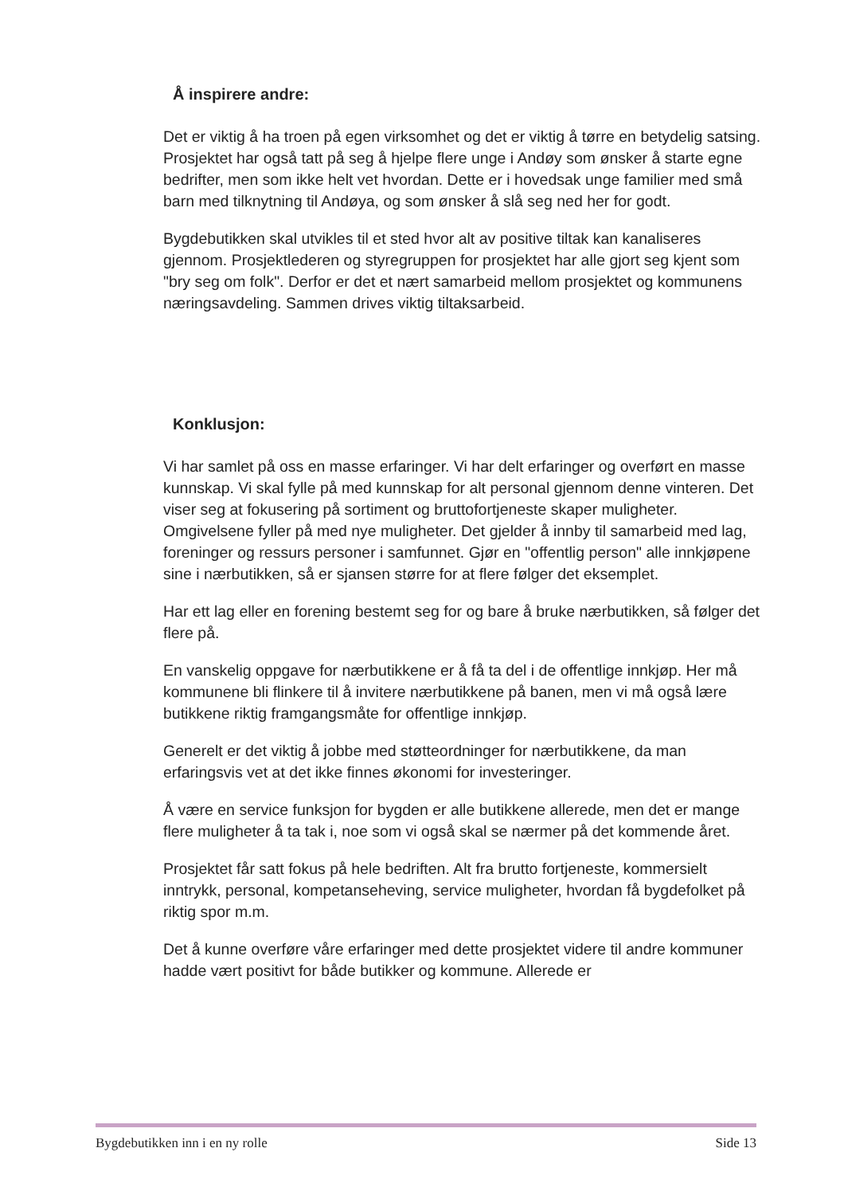Å inspirere andre:
Det er viktig å ha troen på egen virksomhet og det er viktig å tørre en betydelig satsing. Prosjektet har også tatt på seg å hjelpe flere unge i Andøy som ønsker å starte egne bedrifter, men som ikke helt vet hvordan. Dette er i hovedsak unge familier med små barn med tilknytning til Andøya, og som ønsker å slå seg ned her for godt.
Bygdebutikken skal utvikles til et sted hvor alt av positive tiltak kan kanaliseres gjennom. Prosjektlederen og styregruppen for prosjektet har alle gjort seg kjent som "bry seg om folk". Derfor er det et nært samarbeid mellom prosjektet og kommunens næringsavdeling. Sammen drives viktig tiltaksarbeid.
Konklusjon:
Vi har samlet på oss en masse erfaringer. Vi har delt erfaringer og overført en masse kunnskap. Vi skal fylle på med kunnskap for alt personal gjennom denne vinteren. Det viser seg at fokusering på sortiment og bruttofortjeneste skaper muligheter. Omgivelsene fyller på med nye muligheter. Det gjelder å innby til samarbeid med lag, foreninger og ressurs personer i samfunnet. Gjør en "offentlig person" alle innkjøpene sine i nærbutikken, så er sjansen større for at flere følger det eksemplet.
Har ett lag eller en forening bestemt seg for og bare å bruke nærbutikken, så følger det flere på.
En vanskelig oppgave for nærbutikkene er å få ta del i de offentlige innkjøp. Her må kommunene bli flinkere til å invitere nærbutikkene på banen, men vi må også lære butikkene riktig framgangsmåte for offentlige innkjøp.
Generelt er det viktig å jobbe med støtteordninger for nærbutikkene, da man erfaringsvis vet at det ikke finnes økonomi for investeringer.
Å være en service funksjon for bygden er alle butikkene allerede, men det er mange flere muligheter å ta tak i, noe som vi også skal se nærmer på det kommende året.
Prosjektet får satt fokus på hele bedriften. Alt fra brutto fortjeneste, kommersielt inntrykk, personal, kompetanseheving, service muligheter, hvordan få bygdefolket på riktig spor m.m.
Det å kunne overføre våre erfaringer med dette prosjektet videre til andre kommuner hadde vært positivt for både butikker og kommune. Allerede er
Bygdebutikken inn i en ny rolle Side 13